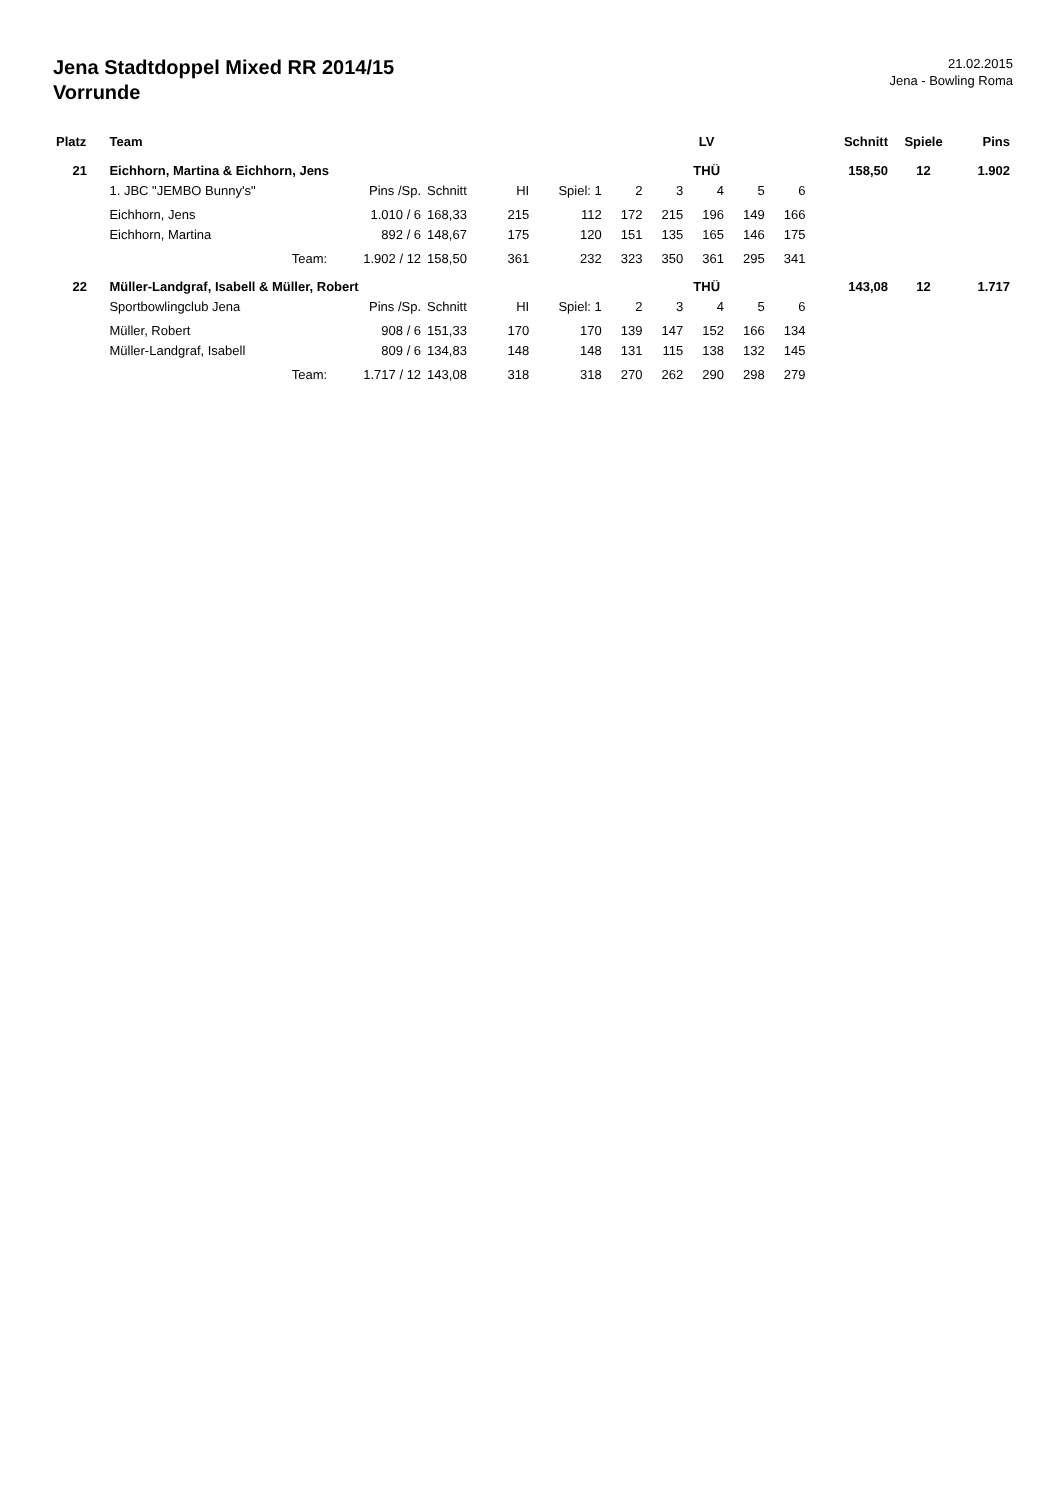Jena Stadtdoppel Mixed RR 2014/15
Vorrunde
21.02.2015
Jena - Bowling Roma
| Platz | Team | | | | | | LV | | | | | Schnitt | | Spiele | Pins |
| --- | --- | --- | --- | --- | --- | --- | --- | --- | --- | --- | --- | --- | --- | --- | --- |
| 21 | Eichhorn, Martina & Eichhorn, Jens | | | | | | THÜ | | | | | 158,50 | | 12 | 1.902 |
| | 1. JBC "JEMBO Bunny's" | Pins /Sp. | Schnitt | HI | Spiel: 1 | 2 | 3 | 4 | 5 | 6 | | | | | |
| | Eichhorn, Jens | 1.010 / 6 | 168,33 | 215 | 112 | 172 | 215 | 196 | 149 | 166 | | | | | |
| | Eichhorn, Martina | 892 / 6 | 148,67 | 175 | 120 | 151 | 135 | 165 | 146 | 175 | | | | | |
| | Team: | 1.902 / 12 | 158,50 | 361 | 232 | 323 | 350 | 361 | 295 | 341 | | | | | |
| 22 | Müller-Landgraf, Isabell & Müller, Robert | | | | | | THÜ | | | | | 143,08 | | 12 | 1.717 |
| | Sportbowlingclub Jena | Pins /Sp. | Schnitt | HI | Spiel: 1 | 2 | 3 | 4 | 5 | 6 | | | | | |
| | Müller, Robert | 908 / 6 | 151,33 | 170 | 170 | 139 | 147 | 152 | 166 | 134 | | | | | |
| | Müller-Landgraf, Isabell | 809 / 6 | 134,83 | 148 | 148 | 131 | 115 | 138 | 132 | 145 | | | | | |
| | Team: | 1.717 / 12 | 143,08 | 318 | 318 | 270 | 262 | 290 | 298 | 279 | | | | | |